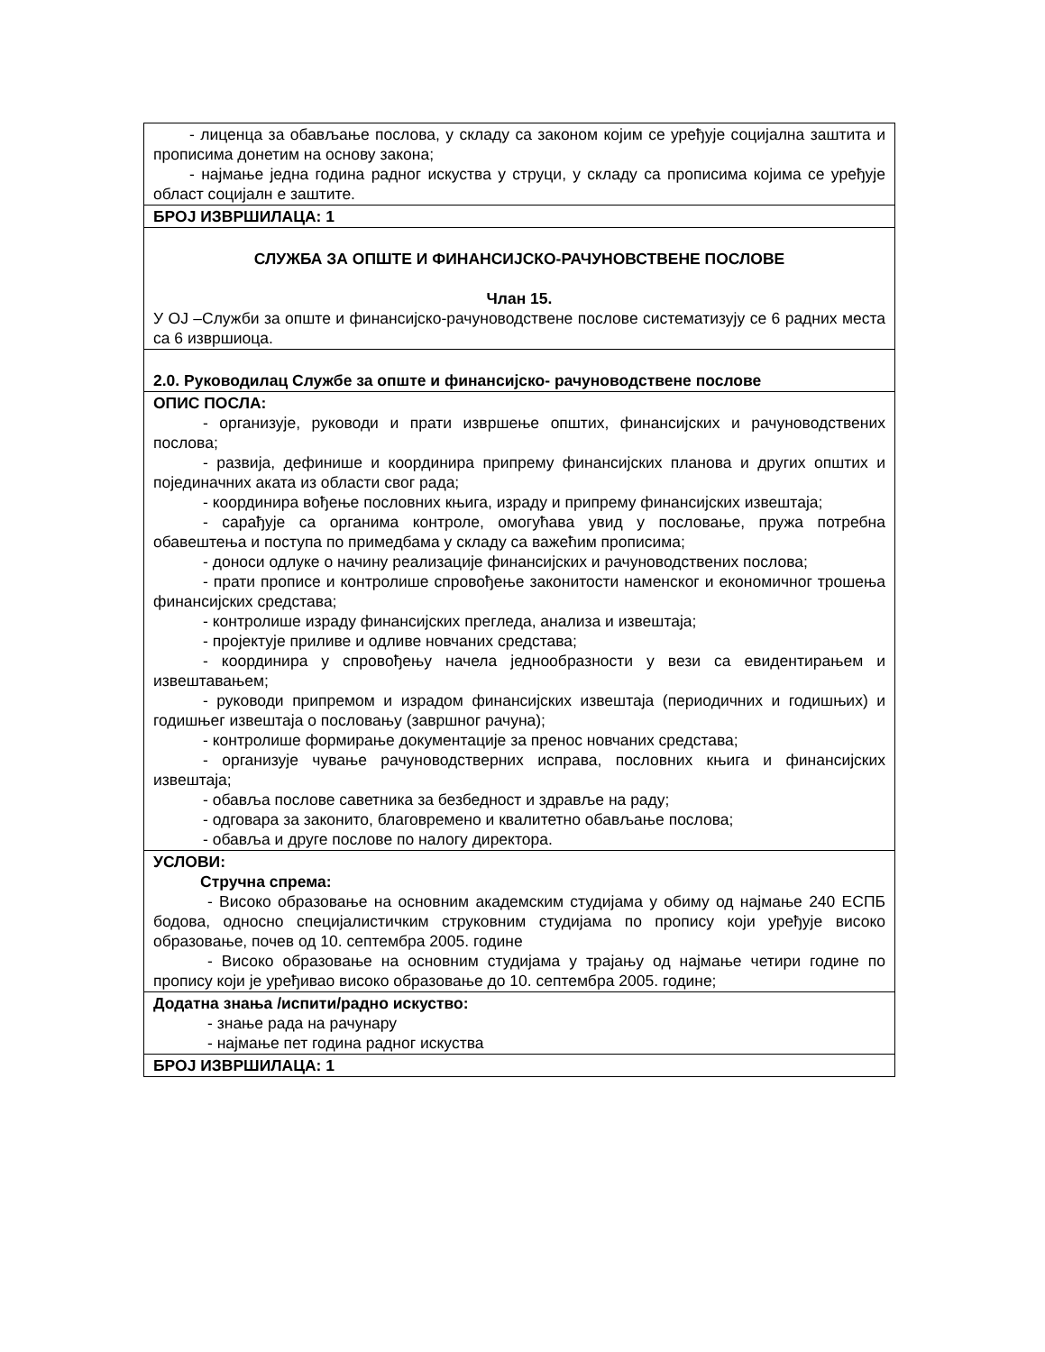| - лиценца за обављање послова, у складу са законом којим се уређује социјална заштита и прописима донетим на основу закона; - најмање једна година радног искуства у струци, у складу са прописима којима се уређује област социјалн е заштите. |
| БРОЈ ИЗВРШИЛАЦА: 1 |
| СЛУЖБА ЗА ОПШТЕ И ФИНАНСИЈСКО-РАЧУНОВСТВЕНЕ ПОСЛОВЕ Члан 15. У ОЈ –Служби за опште и финансијско-рачуноводствене послове систематизују се 6 радних места са 6 извршиоца. |
| 2.0. Руководилац Службе за опште и финансијско- рачуноводствене послове |
| ОПИС ПОСЛА: - организује, руководи и прати извршење општих, финансијских и рачуноводствених послова; - развија, дефинише и координира припрему финансијских планова и других општих и појединачних аката из области свог рада; - координира вођење пословних књига, израду и припрему финансијских извештаја; - сарађује са органима контроле, омогућава увид у пословање, пружа потребна обавештења и поступа по примедбама у складу са важећим прописима; - доноси одлуке о начину реализације финансијских и рачуноводствених послова; - прати прописе и контролише спровођење законитости наменског и економичног трошења финансијских средстава; - контролише израду финансијских прегледа, анализа и извештаја; - пројектује приливе и одливе новчаних средстава; - координира у спровођењу начела једнообразности у вези са евидентирањем и извештавањем; - руководи припремом и израдом финансијских извештаја (периодичних и годишњих) и годишњег извештаја о пословању (завршног рачуна); - контролише формирање документације за пренос новчаних средстава; - организује чување рачуноводстверних исправа, пословних књига и финансијских извештаја; - обавља послове саветника за безбедност и здравље на раду; - одговара за законито, благовремено и квалитетно обављање послова; - обавља и друге послове по налогу директора. |
| УСЛОВИ: Стручна спрема: - Високо образовање на основним академским студијама у обиму од најмање 240 ЕСПБ бодова, односно специјалистичким струковним студијама по пропису који уређује високо образовање, почев од 10. септембра 2005. године - Високо образовање на основним студијама у трајању од најмање четири године по пропису који је уређивао високо образовање до 10. септембра 2005. године; |
| Додатна знања /испити/радно искуство: - знање рада на рачунару - најмање пет година радног искуства |
| БРОЈ ИЗВРШИЛАЦА: 1 |